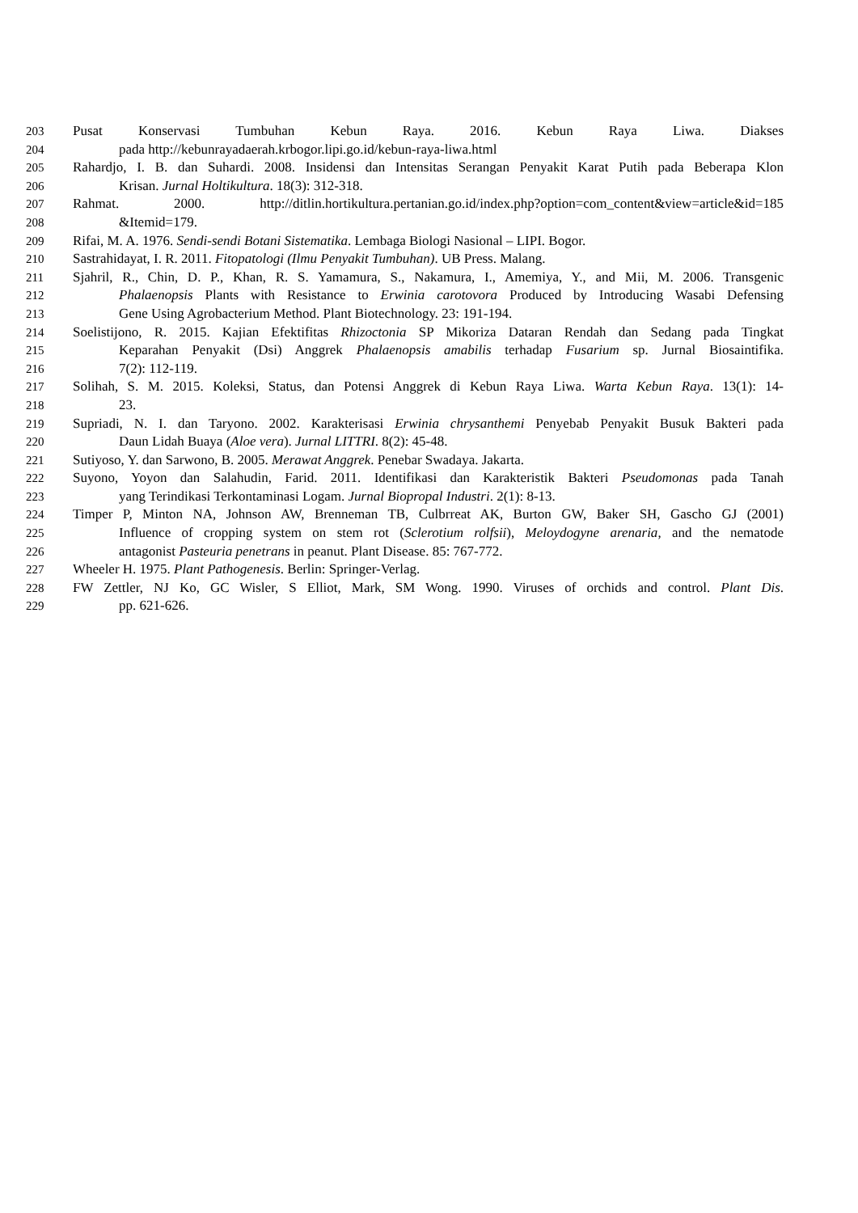203 Pusat Konservasi Tumbuhan Kebun Raya. 2016. Kebun Raya Liwa. Diakses
204 pada http://kebunrayadaerah.krbogor.lipi.go.id/kebun-raya-liwa.html
205 Rahardjo, I. B. dan Suhardi. 2008. Insidensi dan Intensitas Serangan Penyakit Karat Putih pada Beberapa Klon
206 Krisan. Jurnal Holtikultura. 18(3): 312-318.
207 Rahmat. 2000. http://ditlin.hortikultura.pertanian.go.id/index.php?option=com_content&view=article&id=185
208 &Itemid=179.
209 Rifai, M. A. 1976. Sendi-sendi Botani Sistematika. Lembaga Biologi Nasional – LIPI. Bogor.
210 Sastrahidayat, I. R. 2011. Fitopatologi (Ilmu Penyakit Tumbuhan). UB Press. Malang.
211 Sjahril, R., Chin, D. P., Khan, R. S. Yamamura, S., Nakamura, I., Amemiya, Y., and Mii, M. 2006. Transgenic
212 Phalaenopsis Plants with Resistance to Erwinia carotovora Produced by Introducing Wasabi Defensing
213 Gene Using Agrobacterium Method. Plant Biotechnology. 23: 191-194.
214 Soelistijono, R. 2015. Kajian Efektifitas Rhizoctonia SP Mikoriza Dataran Rendah dan Sedang pada Tingkat
215 Keparahan Penyakit (Dsi) Anggrek Phalaenopsis amabilis terhadap Fusarium sp. Jurnal Biosaintifika.
216 7(2): 112-119.
217 Solihah, S. M. 2015. Koleksi, Status, dan Potensi Anggrek di Kebun Raya Liwa. Warta Kebun Raya. 13(1): 14-
218 23.
219 Supriadi, N. I. dan Taryono. 2002. Karakterisasi Erwinia chrysanthemi Penyebab Penyakit Busuk Bakteri pada
220 Daun Lidah Buaya (Aloe vera). Jurnal LITTRI. 8(2): 45-48.
221 Sutiyoso, Y. dan Sarwono, B. 2005. Merawat Anggrek. Penebar Swadaya. Jakarta.
222 Suyono, Yoyon dan Salahudin, Farid. 2011. Identifikasi dan Karakteristik Bakteri Pseudomonas pada Tanah
223 yang Terindikasi Terkontaminasi Logam. Jurnal Biopropal Industri. 2(1): 8-13.
224 Timper P, Minton NA, Johnson AW, Brenneman TB, Culbrreat AK, Burton GW, Baker SH, Gascho GJ (2001)
225 Influence of cropping system on stem rot (Sclerotium rolfsii), Meloydogyne arenaria, and the nematode
226 antagonist Pasteuria penetrans in peanut. Plant Disease. 85: 767-772.
227 Wheeler H. 1975. Plant Pathogenesis. Berlin: Springer-Verlag.
228 FW Zettler, NJ Ko, GC Wisler, S Elliot, Mark, SM Wong. 1990. Viruses of orchids and control. Plant Dis.
229 pp. 621-626.